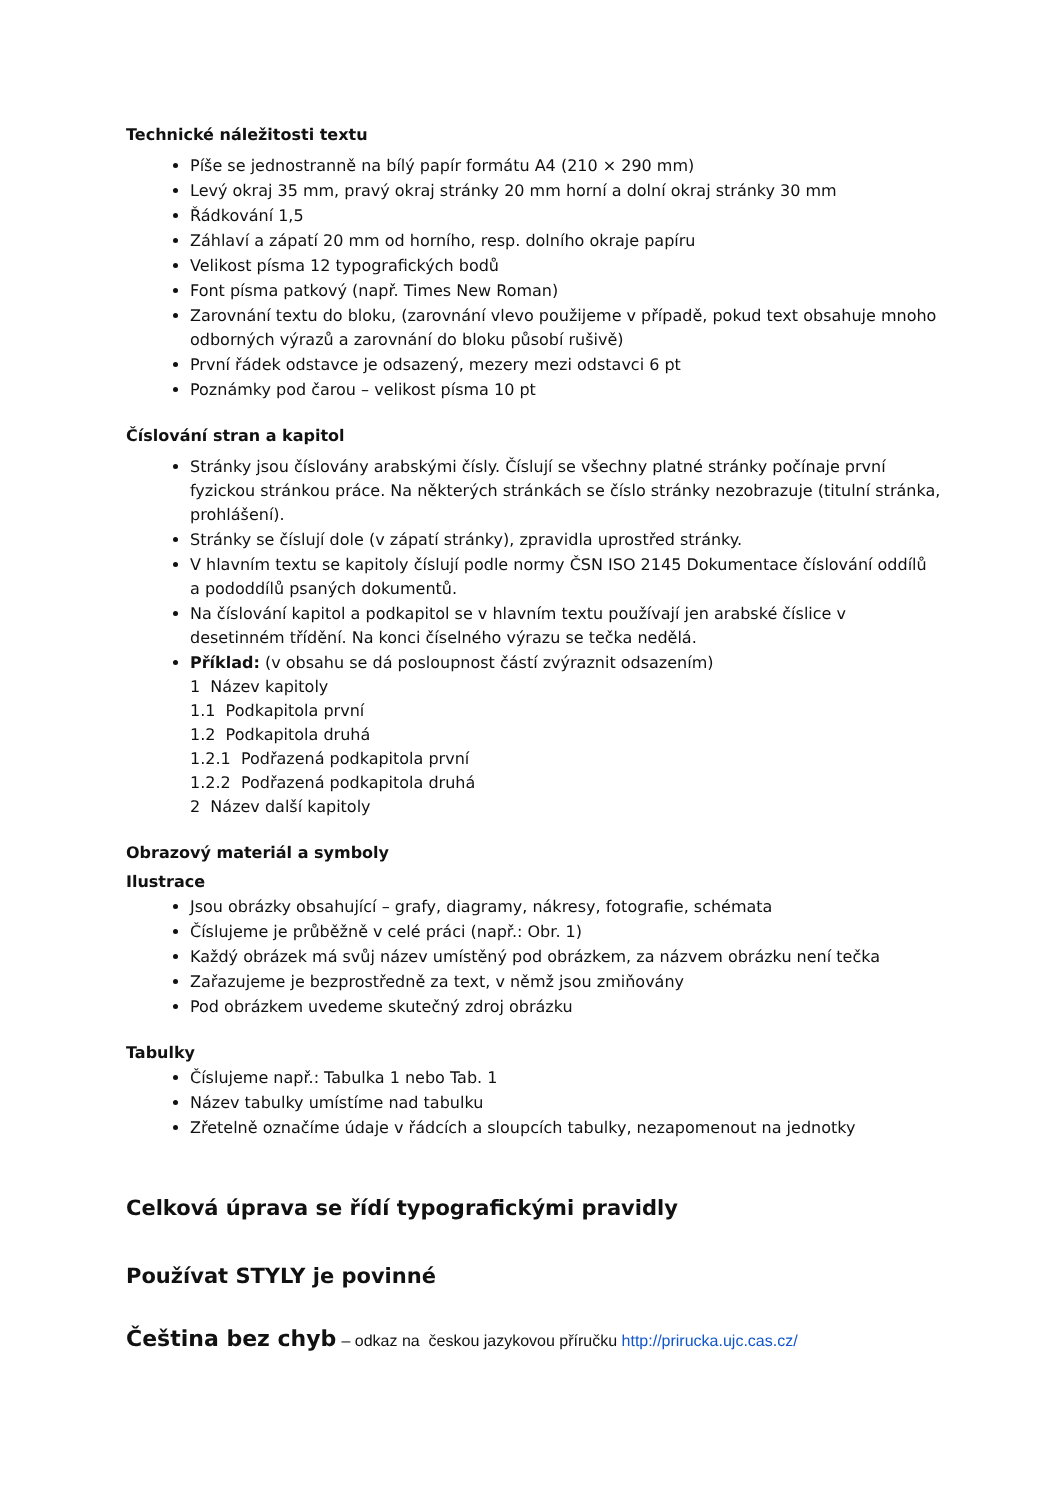Technické náležitosti textu
Píše se jednostranně na bílý papír formátu A4 (210 × 290 mm)
Levý okraj 35 mm, pravý okraj stránky 20 mm horní a dolní okraj stránky 30 mm
Řádkování 1,5
Záhlaví a zápatí 20 mm od horního, resp. dolního okraje papíru
Velikost písma 12 typografických bodů
Font písma patkový (např. Times New Roman)
Zarovnání textu do bloku, (zarovnání vlevo použijeme v případě, pokud text obsahuje mnoho odborných výrazů a zarovnání do bloku působí rušivě)
První řádek odstavce je odsazený, mezery mezi odstavci 6 pt
Poznámky pod čarou – velikost písma 10 pt
Číslování stran a kapitol
Stránky jsou číslovány arabskými čísly. Číslují se všechny platné stránky počínaje první fyzickou stránkou práce. Na některých stránkách se číslo stránky nezobrazuje (titulní stránka, prohlášení).
Stránky se číslují dole (v zápatí stránky), zpravidla uprostřed stránky.
V hlavním textu se kapitoly číslují podle normy ČSN ISO 2145 Dokumentace číslování oddílů a pododdílů psaných dokumentů.
Na číslování kapitol a podkapitol se v hlavním textu používají jen arabské číslice v desetinném třídění. Na konci číselného výrazu se tečka nedělá.
Příklad: (v obsahu se dá posloupnost částí zvýraznit odsazením)
1 Název kapitoly
1.1 Podkapitola první
1.2 Podkapitola druhá
1.2.1 Podřazená podkapitola první
1.2.2 Podřazená podkapitola druhá
2 Název další kapitoly
Obrazový materiál a symboly
Ilustrace
Jsou obrázky obsahující – grafy, diagramy, nákresy, fotografie, schémata
Číslujeme je průběžně v celé práci (např.: Obr. 1)
Každý obrázek má svůj název umístěný pod obrázkem, za názvem obrázku není tečka
Zařazujeme je bezprostředně za text, v němž jsou zmiňovány
Pod obrázkem uvedeme skutečný zdroj obrázku
Tabulky
Číslujeme např.: Tabulka 1 nebo Tab. 1
Název tabulky umístíme nad tabulku
Zřetelně označíme údaje v řádcích a sloupcích tabulky, nezapomenout na jednotky
Celková úprava se řídí typografickými pravidly
Používat STYLY je povinné
Čeština bez chyb – odkaz na českou jazykovou příručku http://prirucka.ujc.cas.cz/